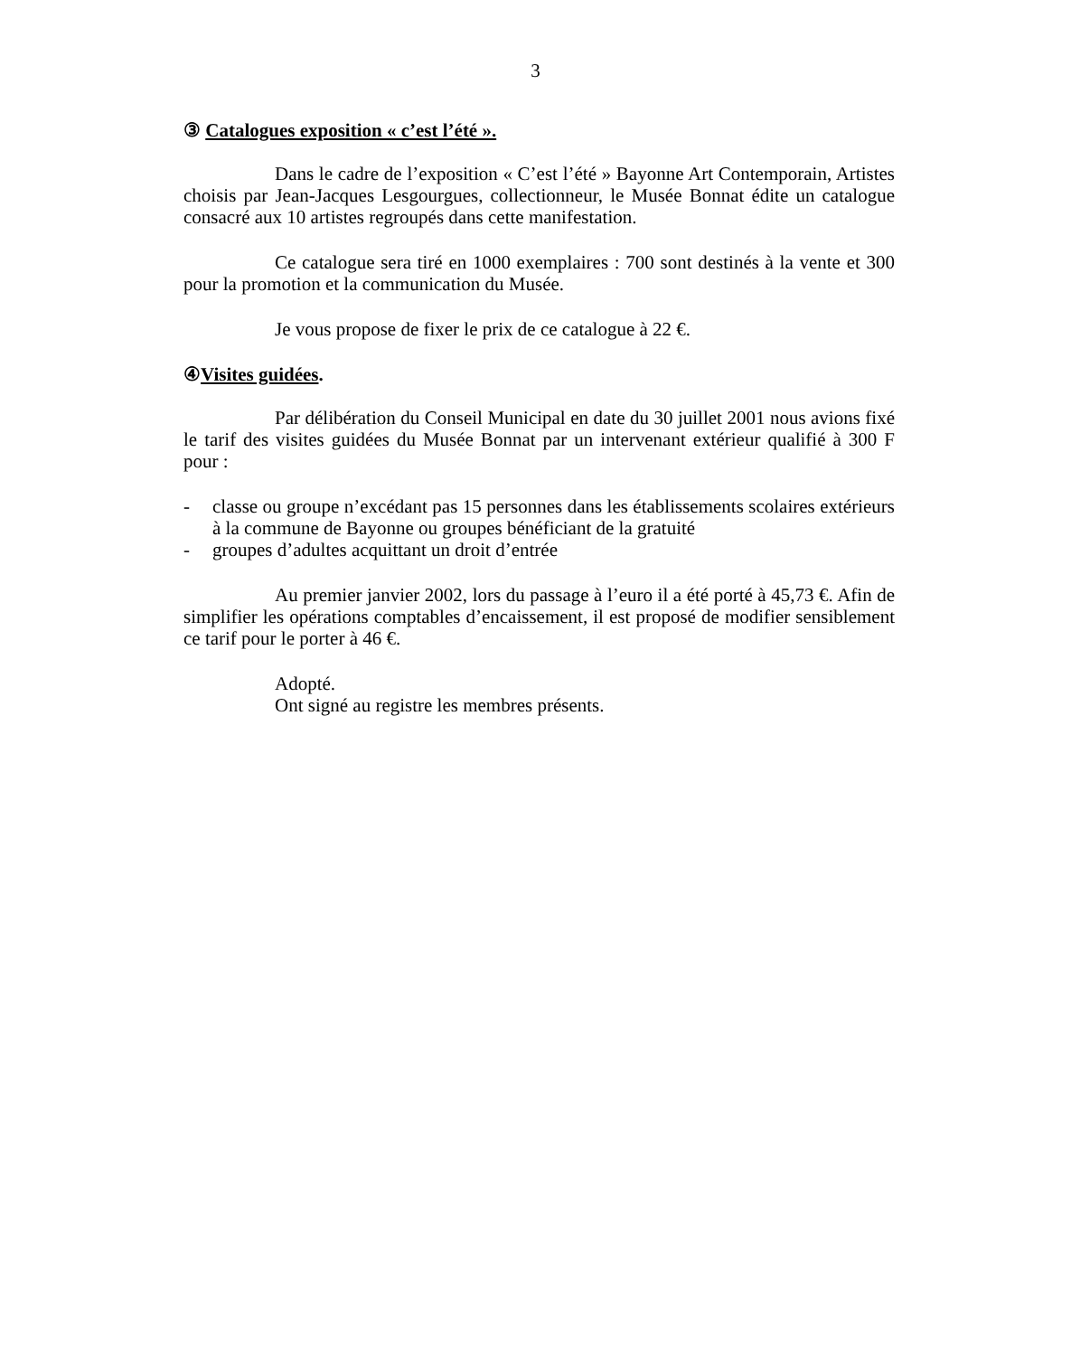3
③ Catalogues exposition « c’est l’été ».
Dans le cadre de l’exposition « C’est l’été » Bayonne Art Contemporain, Artistes choisis par Jean-Jacques Lesgourgues, collectionneur, le Musée Bonnat édite un catalogue consacré aux 10 artistes regroupés dans cette manifestation.
Ce catalogue sera tiré en 1000 exemplaires : 700 sont destinés à la vente et 300 pour la promotion et la communication du Musée.
Je vous propose de fixer le prix de ce catalogue à 22 €.
④Visites guidées.
Par délibération du Conseil Municipal en date du 30 juillet 2001 nous avions fixé le tarif des visites guidées du Musée Bonnat par un intervenant extérieur qualifié à 300 F pour :
- classe ou groupe n’excédant pas 15 personnes dans les établissements scolaires extérieurs à la commune de Bayonne ou groupes bénéficiant de la gratuité
- groupes d’adultes acquittant un droit d’entrée
Au premier janvier 2002, lors du passage à l’euro il a été porté à 45,73 €. Afin de simplifier les opérations comptables d’encaissement, il est proposé de modifier sensiblement ce tarif pour le porter à 46 €.
Adopté.
Ont signé au registre les membres présents.